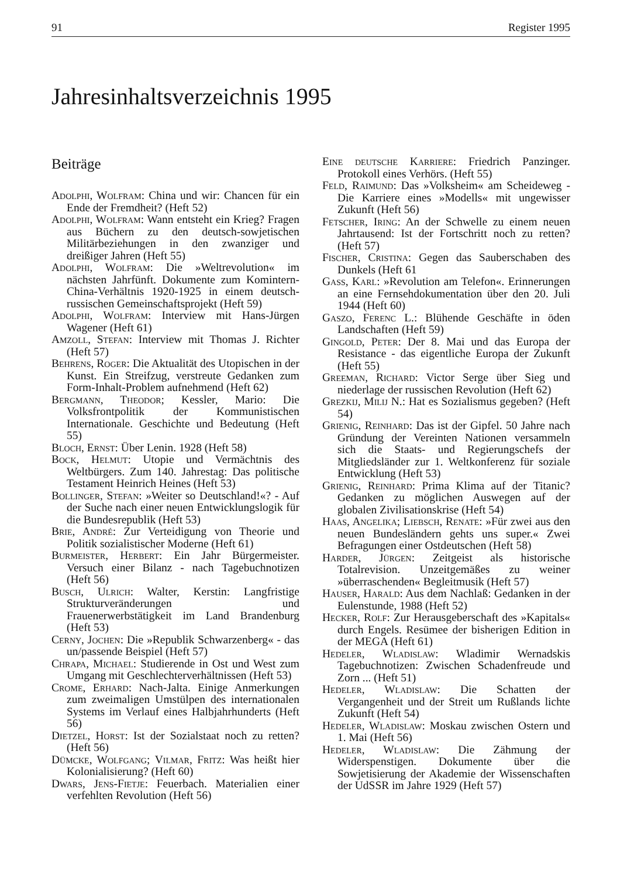91 Register 1995
Jahresinhaltsverzeichnis 1995
Beiträge
Adolphi, Wolfram: China und wir: Chancen für ein Ende der Fremdheit? (Heft 52)
Adolphi, Wolfram: Wann entsteht ein Krieg? Fragen aus Büchern zu den deutsch-sowjetischen Militärbeziehungen in den zwanziger und dreißiger Jahren (Heft 55)
Adolphi, Wolfram: Die »Weltrevolution« im nächsten Jahrfünft. Dokumente zum Komintern-China-Verhältnis 1920-1925 in einem deutsch-russischen Gemeinschaftsprojekt (Heft 59)
Adolphi, Wolfram: Interview mit Hans-Jürgen Wagener (Heft 61)
Amzoll, Stefan: Interview mit Thomas J. Richter (Heft 57)
Behrens, Roger: Die Aktualität des Utopischen in der Kunst. Ein Streifzug, verstreute Gedanken zum Form-Inhalt-Problem aufnehmend (Heft 62)
Bergmann, Theodor; Kessler, Mario: Die Volksfrontpolitik der Kommunistischen Internationale. Geschichte und Bedeutung (Heft 55)
Bloch, Ernst: Über Lenin. 1928 (Heft 58)
Bock, Helmut: Utopie und Vermächtnis des Weltbürgers. Zum 140. Jahrestag: Das politische Testament Heinrich Heines (Heft 53)
Bollinger, Stefan: »Weiter so Deutschland!«? - Auf der Suche nach einer neuen Entwicklungslogik für die Bundesrepublik (Heft 53)
Brie, André: Zur Verteidigung von Theorie und Politik sozialistischer Moderne (Heft 61)
Burmeister, Herbert: Ein Jahr Bürgermeister. Versuch einer Bilanz - nach Tagebuchnotizen (Heft 56)
Busch, Ulrich: Walter, Kerstin: Langfristige Strukturveränderungen und Frauenerwerbstätigkeit im Land Brandenburg (Heft 53)
Cerny, Jochen: Die »Republik Schwarzenberg« - das un/passende Beispiel (Heft 57)
Chrapa, Michael: Studierende in Ost und West zum Umgang mit Geschlechterverhältnissen (Heft 53)
Crome, Erhard: Nach-Jalta. Einige Anmerkungen zum zweimaligen Umstülpen des internationalen Systems im Verlauf eines Halbjahrhunderts (Heft 56)
Dietzel, Horst: Ist der Sozialstaat noch zu retten? (Heft 56)
Dümcke, Wolfgang; Vilmar, Fritz: Was heißt hier Kolonialisierung? (Heft 60)
Dwars, Jens-Fietje: Feuerbach. Materialien einer verfehlten Revolution (Heft 56)
Eine deutsche Karriere: Friedrich Panzinger. Protokoll eines Verhörs. (Heft 55)
Feld, Raimund: Das »Volksheim« am Scheideweg - Die Karriere eines »Modells« mit ungewisser Zukunft (Heft 56)
Fetscher, Iring: An der Schwelle zu einem neuen Jahrtausend: Ist der Fortschritt noch zu retten? (Heft 57)
Fischer, Cristina: Gegen das Sauberschaben des Dunkels (Heft 61
Gass, Karl: »Revolution am Telefon«. Erinnerungen an eine Fernsehdokumentation über den 20. Juli 1944 (Heft 60)
Gaszo, Ferenc L.: Blühende Geschäfte in öden Landschaften (Heft 59)
Gingold, Peter: Der 8. Mai und das Europa der Resistance - das eigentliche Europa der Zukunft (Heft 55)
Greeman, Richard: Victor Serge über Sieg und niederlage der russischen Revolution (Heft 62)
Grezkij, Milij N.: Hat es Sozialismus gegeben? (Heft 54)
Grienig, Reinhard: Das ist der Gipfel. 50 Jahre nach Gründung der Vereinten Nationen versammeln sich die Staats- und Regierungschefs der Mitgliedsländer zur 1. Weltkonferenz für soziale Entwicklung (Heft 53)
Grienig, Reinhard: Prima Klima auf der Titanic? Gedanken zu möglichen Auswegen auf der globalen Zivilisationskrise (Heft 54)
Haas, Angelika; Liebsch, Renate: »Für zwei aus den neuen Bundesländern gehts uns super.« Zwei Befragungen einer Ostdeutschen (Heft 58)
Harder, Jürgen: Zeitgeist als historische Totalrevision. Unzeitgemäßes zu weiner »überraschenden« Begleitmusik (Heft 57)
Hauser, Harald: Aus dem Nachlaß: Gedanken in der Eulenstunde, 1988 (Heft 52)
Hecker, Rolf: Zur Herausgeberschaft des »Kapitals« durch Engels. Resümee der bisherigen Edition in der MEGA (Heft 61)
Hedeler, Wladislaw: Wladimir Wernadskis Tagebuchnotizen: Zwischen Schadenfreude und Zorn ... (Heft 51)
Hedeler, Wladislaw: Die Schatten der Vergangenheit und der Streit um Rußlands lichte Zukunft (Heft 54)
Hedeler, Wladislaw: Moskau zwischen Ostern und 1. Mai (Heft 56)
Hedeler, Wladislaw: Die Zähmung der Widerspenstigen. Dokumente über die Sowjetisierung der Akademie der Wissenschaften der UdSSR im Jahre 1929 (Heft 57)